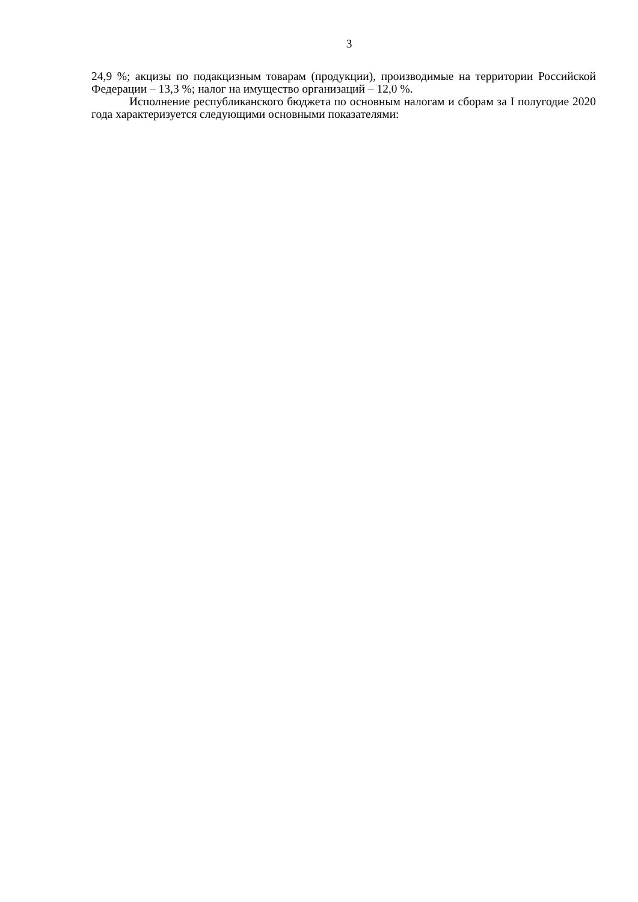3
24,9 %; акцизы по подакцизным товарам (продукции), производимые на территории Российской Федерации – 13,3 %; налог на имущество организаций – 12,0 %.
Исполнение республиканского бюджета по основным налогам и сборам за I полугодие 2020 года характеризуется следующими основными показателями: